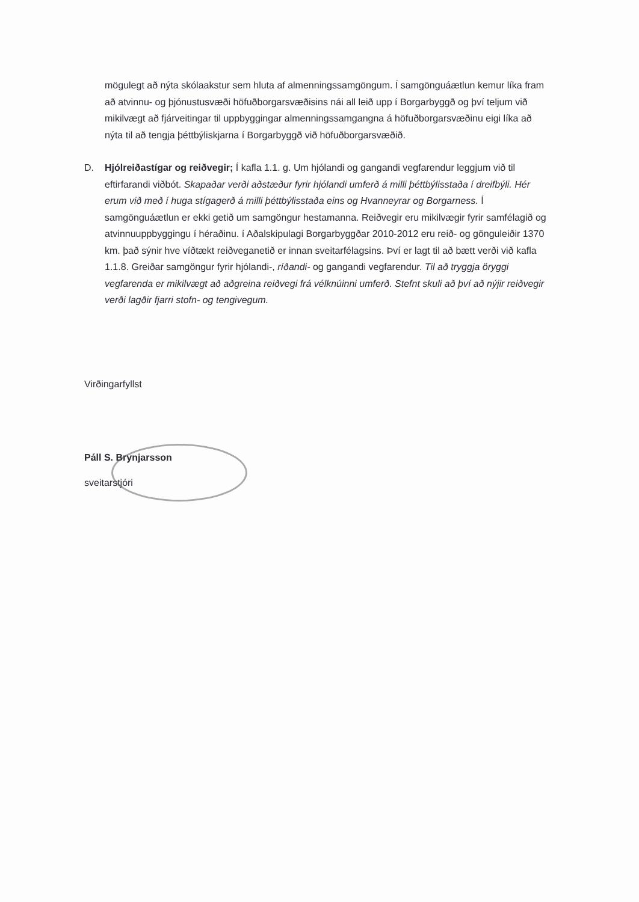mögulegt að nýta skólaakstur sem hluta af almenningssamgöngum. Í samgönguáætlun kemur líka fram að atvinnu- og þjónustusvæði höfuðborgarsvæðisins nái all leið upp í Borgarbyggð og því teljum við mikilvægt að fjárveitingar til uppbyggingar almenningssamgangna á höfuðborgarsvæðinu eigi líka að nýta til að tengja þéttbýliskjarna í Borgarbyggð við höfuðborgarsvæðið.
D. Hjólreiðastígar og reiðvegir; Í kafla 1.1. g. Um hjólandi og gangandi vegfarendur leggjum við til eftirfarandi viðbót. Skapaðar verði aðstæður fyrir hjólandi umferð á milli þéttbýlisstaða í dreifbýli. Hér erum við með í huga stígagerð á milli þéttbýlisstaða eins og Hvanneyrar og Borgarness. Í samgönguáætlun er ekki getið um samgöngur hestamanna. Reiðvegir eru mikilvægir fyrir samfélagið og atvinnuuppbyggingu í héraðinu. í Aðalskipulagi Borgarbyggðar 2010-2012 eru reið- og gönguleiðir 1370 km. það sýnir hve víðtækt reiðveganetið er innan sveitarfélagsins. Því er lagt til að bætt verði við kafla 1.1.8. Greiðar samgöngur fyrir hjólandi-, ríðandi- og gangandi vegfarendur. Til að tryggja öryggi vegfarenda er mikilvægt að aðgreina reiðvegi frá vélknúinni umferð. Stefnt skuli að því að nýjir reiðvegir verði lagðir fjarri stofn- og tengivegum.
Virðingarfyllst
Páll S. Brynjarsson
sveitarstjóri